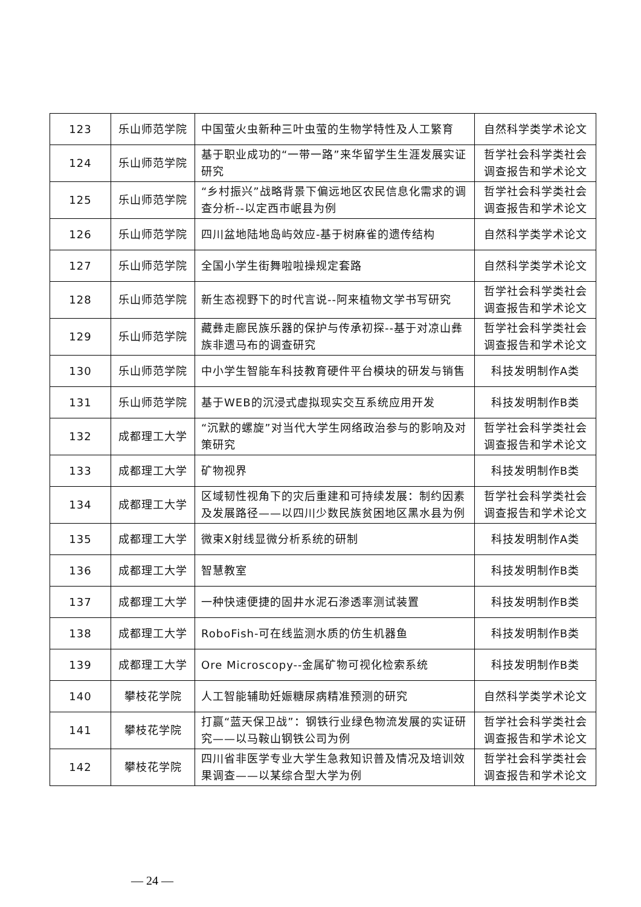| 123 | 乐山师范学院 | 中国萤火虫新种三叶虫萤的生物学特性及人工繁育 | 自然科学类学术论文 |
| 124 | 乐山师范学院 | 基于职业成功的“一带一路”来华留学生生涯发展实证研究 | 哲学社会科学类社会调查报告和学术论文 |
| 125 | 乐山师范学院 | “乡村振兴”战略背景下偏远地区农民信息化需求的调查分析--以定西市岷县为例 | 哲学社会科学类社会调查报告和学术论文 |
| 126 | 乐山师范学院 | 四川盆地陆地岛屿效应-基于树麻雀的遗传结构 | 自然科学类学术论文 |
| 127 | 乐山师范学院 | 全国小学生街舞啦啦操规定套路 | 自然科学类学术论文 |
| 128 | 乐山师范学院 | 新生态视野下的时代言说--阿来植物文学书写研究 | 哲学社会科学类社会调查报告和学术论文 |
| 129 | 乐山师范学院 | 藏彝走廊民族乐器的保护与传承初探--基于对凉山彝族非遗马布的调查研究 | 哲学社会科学类社会调查报告和学术论文 |
| 130 | 乐山师范学院 | 中小学生智能车科技教育硬件平台模块的研发与销售 | 科技发明制作A类 |
| 131 | 乐山师范学院 | 基于WEB的沉浸式虚拟现实交互系统应用开发 | 科技发明制作B类 |
| 132 | 成都理工大学 | “沉默的螺旋”对当代大学生网络政治参与的影响及对策研究 | 哲学社会科学类社会调查报告和学术论文 |
| 133 | 成都理工大学 | 矿物视界 | 科技发明制作B类 |
| 134 | 成都理工大学 | 区域韧性视角下的灾后重建和可持续发展：制约因素及发展路径——以四川少数民族贫困地区黑水县为例 | 哲学社会科学类社会调查报告和学术论文 |
| 135 | 成都理工大学 | 微束X射线显微分析系统的研制 | 科技发明制作A类 |
| 136 | 成都理工大学 | 智慧教室 | 科技发明制作B类 |
| 137 | 成都理工大学 | 一种快速便捷的固井水泥石渗透率测试装置 | 科技发明制作B类 |
| 138 | 成都理工大学 | RoboFish-可在线监测水质的仿生机器鱼 | 科技发明制作B类 |
| 139 | 成都理工大学 | Ore Microscopy--金属矿物可视化检索系统 | 科技发明制作B类 |
| 140 | 攀枝花学院 | 人工智能辅助妊娠糖尿病精准预测的研究 | 自然科学类学术论文 |
| 141 | 攀枝花学院 | 打赢“蓝天保卫战”：钢铁行业绿色物流发展的实证研究——以马鞍山钢铁公司为例 | 哲学社会科学类社会调查报告和学术论文 |
| 142 | 攀枝花学院 | 四川省非医学专业大学生急救知识普及情况及培训效果调查——以某综合型大学为例 | 哲学社会科学类社会调查报告和学术论文 |
— 24 —